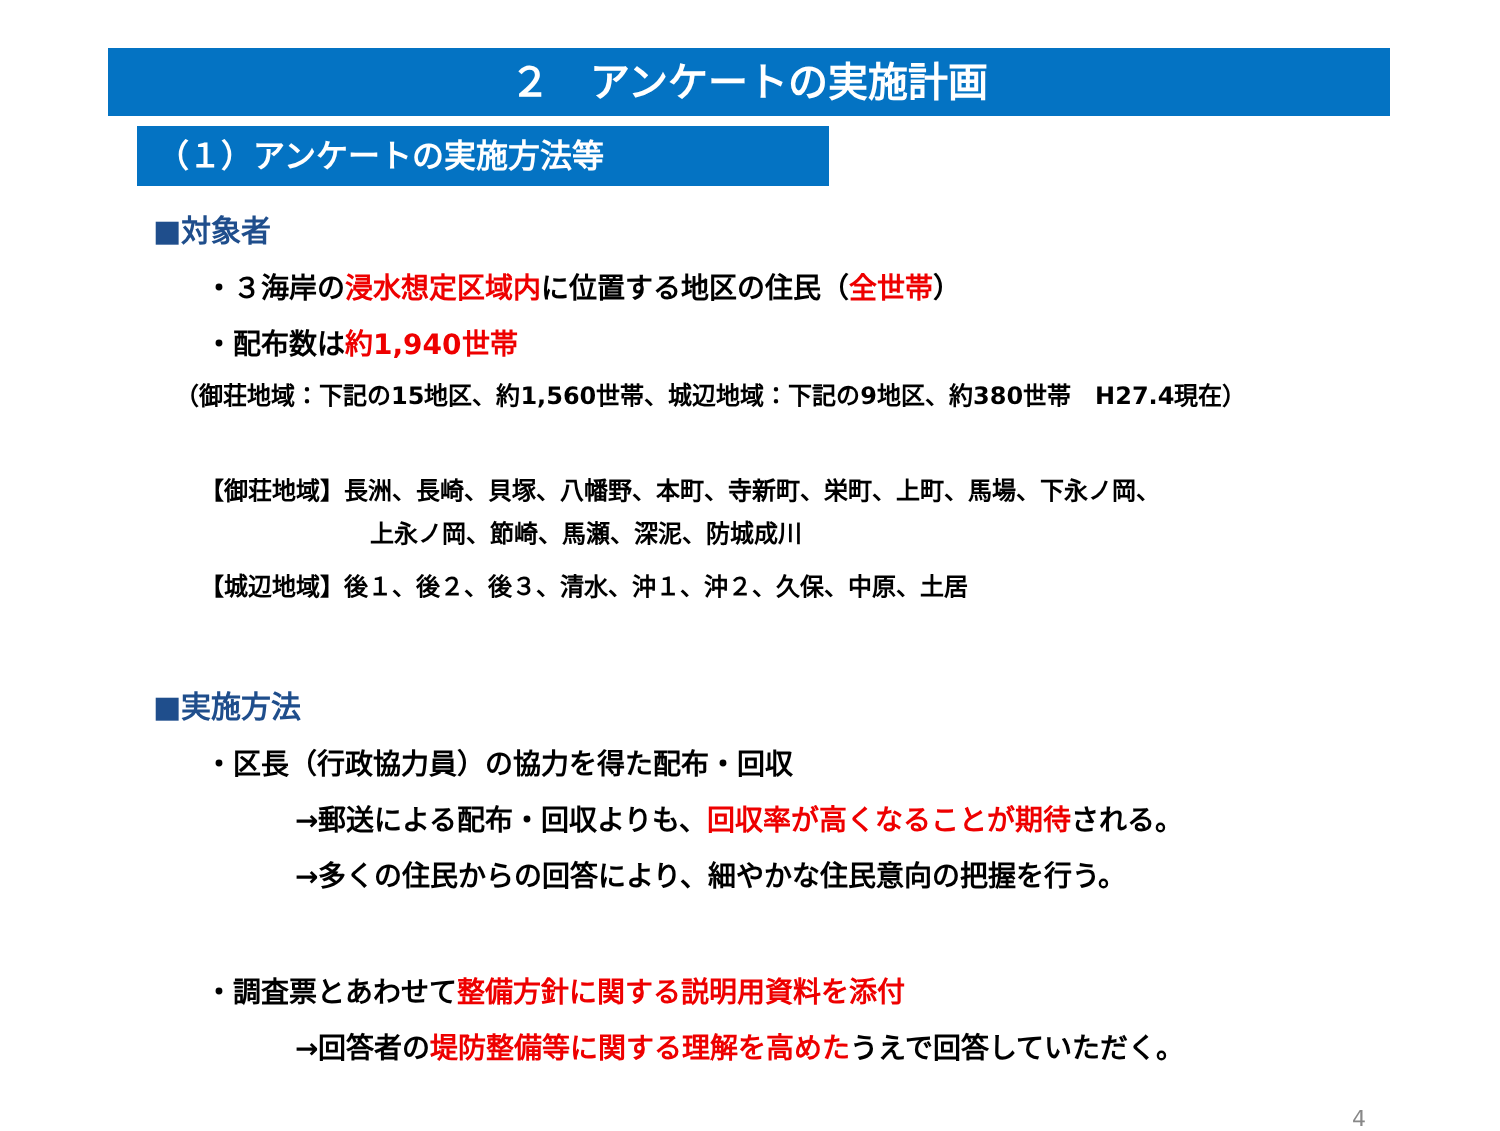２　アンケートの実施計画
（１）アンケートの実施方法等
■対象者
・３海岸の浸水想定区域内に位置する地区の住民（全世帯）
・配布数は約1,940世帯
（御荘地域：下記の15地区、約1,560世帯、城辺地域：下記の9地区、約380世帯　H27.4現在）
【御荘地域】長洲、長崎、貝塚、八幡野、本町、寺新町、栄町、上町、馬場、下永ノ岡、
上永ノ岡、節崎、馬瀬、深泥、防城成川
【城辺地域】後１、後２、後３、清水、沖１、沖２、久保、中原、土居
■実施方法
・区長（行政協力員）の協力を得た配布・回収
→郵送による配布・回収よりも、回収率が高くなることが期待される。
→多くの住民からの回答により、細やかな住民意向の把握を行う。
・調査票とあわせて整備方針に関する説明用資料を添付
→回答者の堤防整備等に関する理解を高めたうえで回答していただく。
4